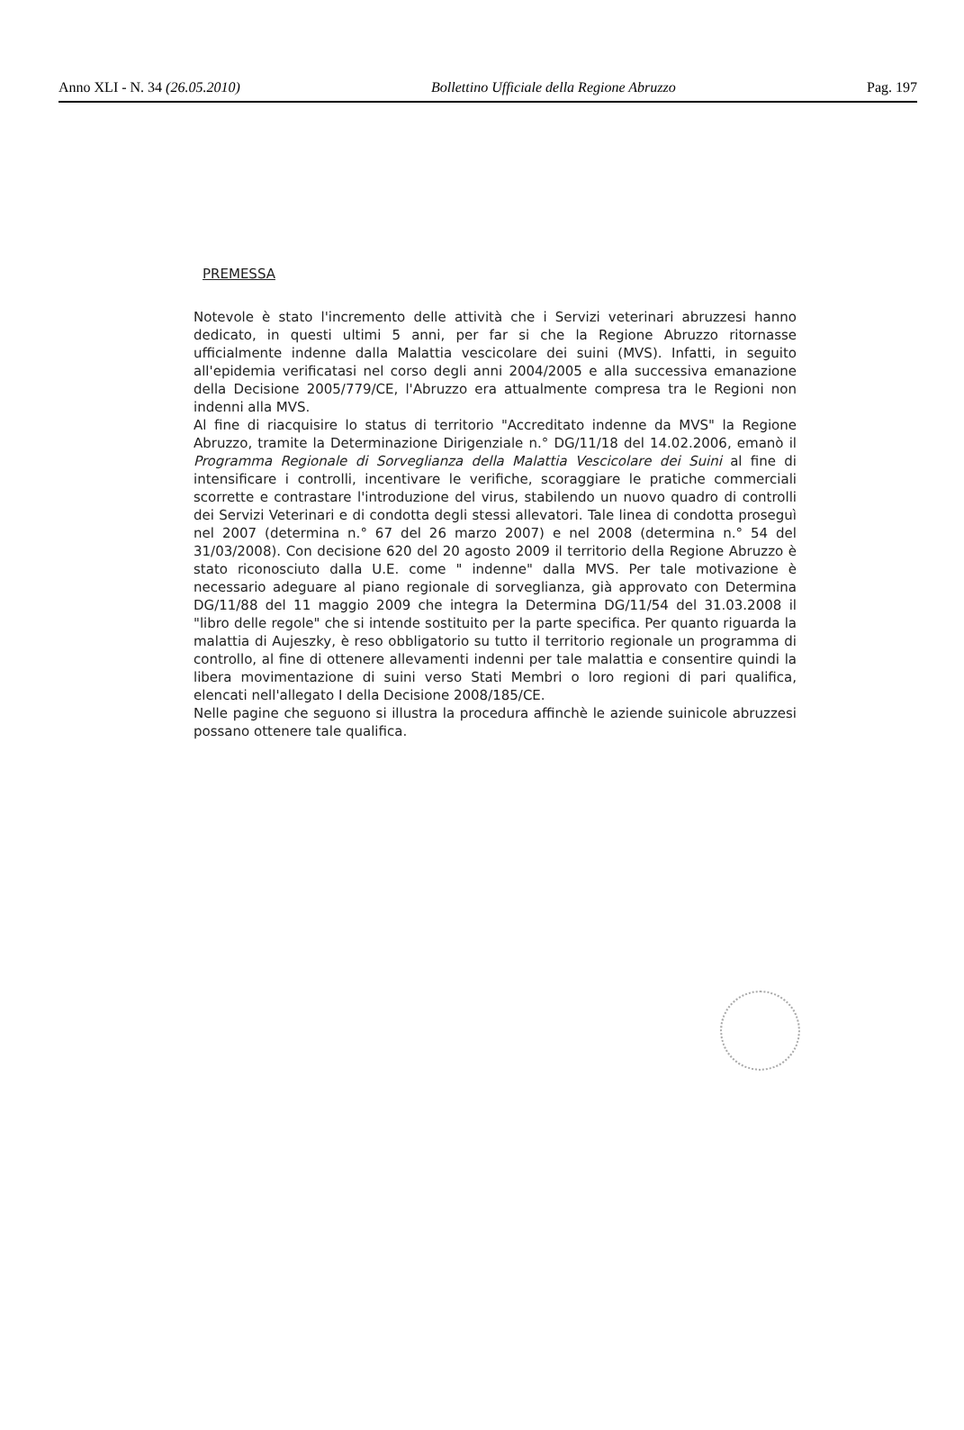Anno XLI - N. 34 (26.05.2010) Bollettino Ufficiale della Regione Abruzzo Pag. 197
PREMESSA
Notevole è stato l'incremento delle attività che i Servizi veterinari abruzzesi hanno dedicato, in questi ultimi 5 anni, per far si che la Regione Abruzzo ritornasse ufficialmente indenne dalla Malattia vescicolare dei suini (MVS). Infatti, in seguito all'epidemia verificatasi nel corso degli anni 2004/2005 e alla successiva emanazione della Decisione 2005/779/CE, l'Abruzzo era attualmente compresa tra le Regioni non indenni alla MVS.
Al fine di riacquisire lo status di territorio "Accreditato indenne da MVS" la Regione Abruzzo, tramite la Determinazione Dirigenziale n.° DG/11/18 del 14.02.2006, emanò il Programma Regionale di Sorveglianza della Malattia Vescicolare dei Suini al fine di intensificare i controlli, incentivare le verifiche, scoraggiare le pratiche commerciali scorrette e contrastare l'introduzione del virus, stabilendo un nuovo quadro di controlli dei Servizi Veterinari e di condotta degli stessi allevatori. Tale linea di condotta proseguì nel 2007 (determina n.° 67 del 26 marzo 2007) e nel 2008 (determina n.° 54 del 31/03/2008). Con decisione 620 del 20 agosto 2009 il territorio della Regione Abruzzo è stato riconosciuto dalla U.E. come " indenne" dalla MVS. Per tale motivazione è necessario adeguare al piano regionale di sorveglianza, già approvato con Determina DG/11/88 del 11 maggio 2009 che integra la Determina DG/11/54 del 31.03.2008 il "libro delle regole" che si intende sostituito per la parte specifica. Per quanto riguarda la malattia di Aujeszky, è reso obbligatorio su tutto il territorio regionale un programma di controllo, al fine di ottenere allevamenti indenni per tale malattia e consentire quindi la libera movimentazione di suini verso Stati Membri o loro regioni di pari qualifica, elencati nell'allegato I della Decisione 2008/185/CE.
Nelle pagine che seguono si illustra la procedura affinchè le aziende suinicole abruzzesi possano ottenere tale qualifica.